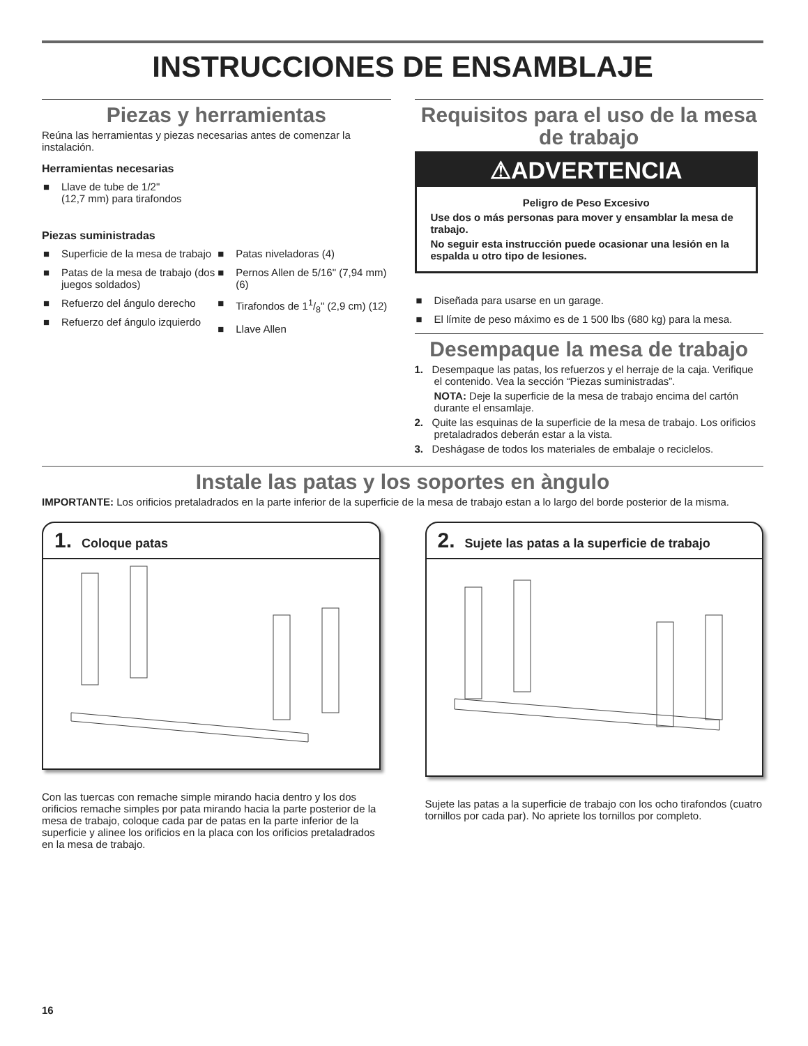INSTRUCCIONES DE ENSAMBLAJE
Piezas y herramientas
Reúna las herramientas y piezas necesarias antes de comenzar la instalación.
Herramientas necesarias
■ Llave de tube de 1/2"
(12,7 mm) para tirafondos
Piezas suministradas
■ Superficie de la mesa de trabajo
■ Patas de la mesa de trabajo (dos juegos soldados)
■ Refuerzo del ángulo derecho
■ Refuerzo def ángulo izquierdo
■ Patas niveladoras (4)
■ Pernos Allen de 5/16" (7,94 mm) (6)
■ Tirafondos de 11/8" (2,9 cm) (12)
■ Llave Allen
Requisitos para el uso de la mesa de trabajo
⚠ADVERTENCIA
Peligro de Peso Excesivo
Use dos o más personas para mover y ensamblar la mesa de trabajo.
No seguir esta instrucción puede ocasionar una lesión en la espalda u otro tipo de lesiones.
■ Diseñada para usarse en un garage.
■ El límite de peso máximo es de 1 500 lbs (680 kg) para la mesa.
Desempaque la mesa de trabajo
1. Desempaque las patas, los refuerzos y el herraje de la caja. Verifique el contenido. Vea la sección “Piezas suministradas”.
NOTA: Deje la superficie de la mesa de trabajo encima del cartón durante el ensamlaje.
2. Quite las esquinas de la superficie de la mesa de trabajo. Los orificios pretaladrados deberán estar a la vista.
3. Deshágase de todos los materiales de embalaje o reciclelos.
Instale las patas y los soportes en àngulo
IMPORTANTE: Los orificios pretaladrados en la parte inferior de la superficie de la mesa de trabajo estan a lo largo del borde posterior de la misma.
1. Coloque patas
Con las tuercas con remache simple mirando hacia dentro y los dos orificios remache simples por pata mirando hacia la parte posterior de la mesa de trabajo, coloque cada par de patas en la parte inferior de la superficie y alinee los orificios en la placa con los orificios pretaladrados en la mesa de trabajo.
2. Sujete las patas a la superficie de trabajo
Sujete las patas a la superficie de trabajo con los ocho tirafondos (cuatro tornillos por cada par). No apriete los tornillos por completo.
16